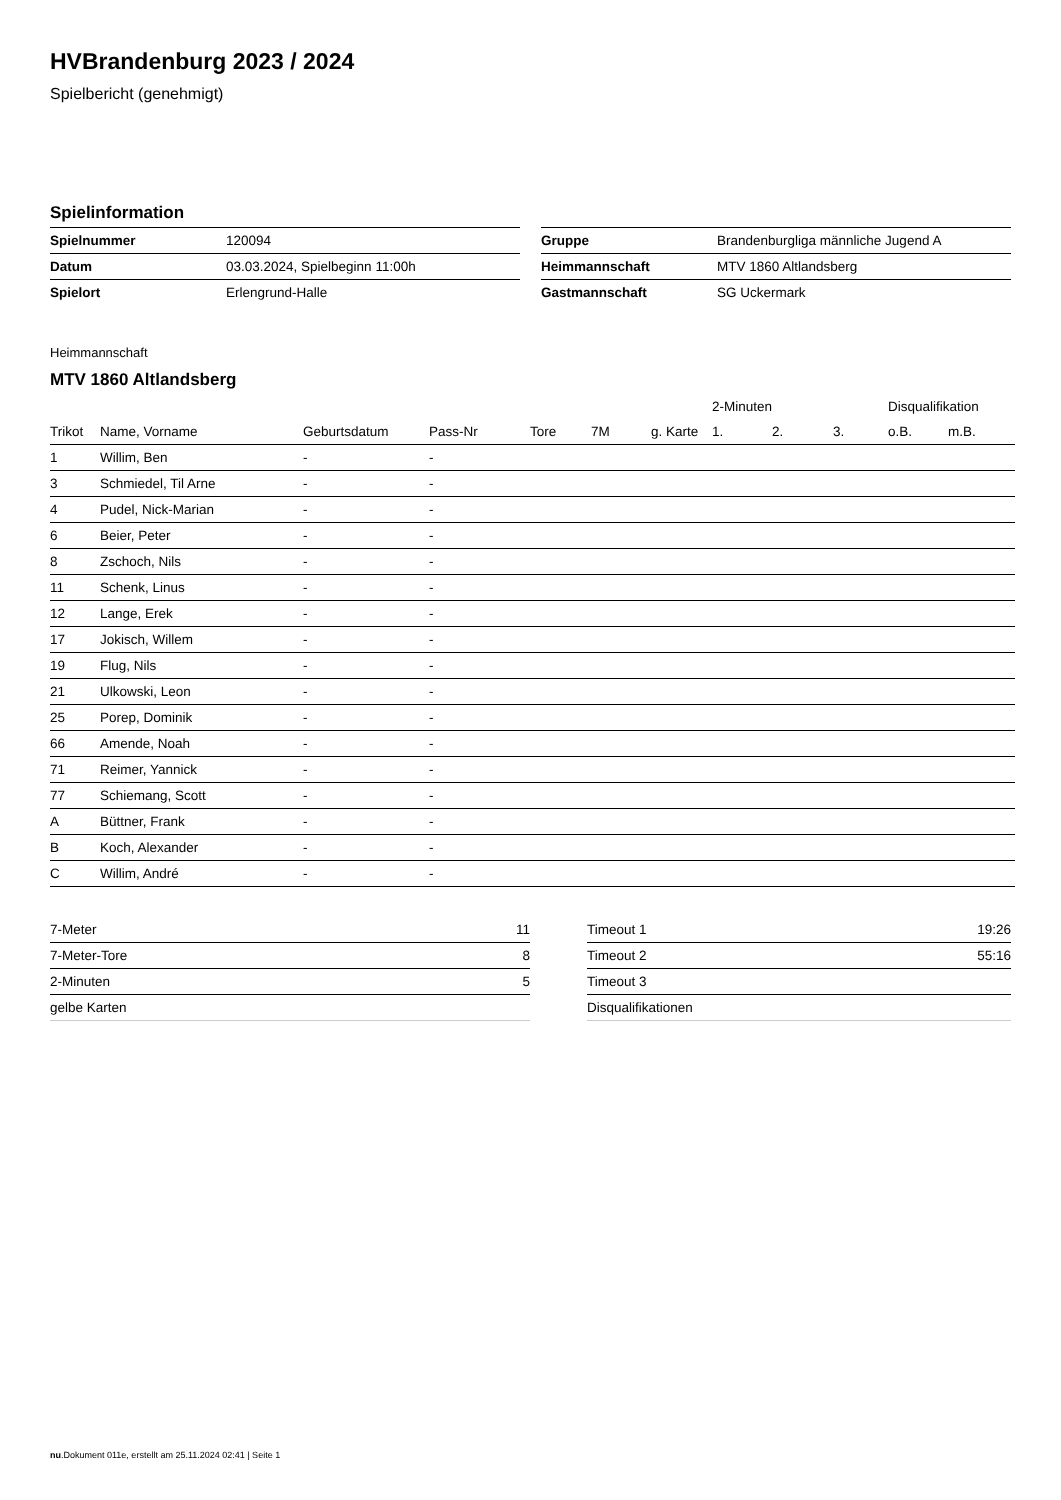HVBrandenburg 2023 / 2024
Spielbericht (genehmigt)
Spielinformation
| Spielnummer | 120094 |
| Datum | 03.03.2024, Spielbeginn 11:00h |
| Spielort | Erlengrund-Halle |
| Gruppe | Brandenburgliga männliche Jugend A |
| Heimmannschaft | MTV 1860 Altlandsberg |
| Gastmannschaft | SG Uckermark |
Heimmannschaft
MTV 1860 Altlandsberg
| | | | | | | | 2-Minuten | | | Disqualifikation | |
| --- | --- | --- | --- | --- | --- | --- | --- | --- | --- | --- | --- |
| Trikot | Name, Vorname | Geburtsdatum | Pass-Nr | Tore | 7M | g. Karte | 1. | 2. | 3. | o.B. | m.B. |
| 1 | Willim, Ben | - | - | | | | | | | | |
| 3 | Schmiedel, Til Arne | - | - | | | | | | | | |
| 4 | Pudel, Nick-Marian | - | - | | | | | | | | |
| 6 | Beier, Peter | - | - | | | | | | | | |
| 8 | Zschoch, Nils | - | - | | | | | | | | |
| 11 | Schenk, Linus | - | - | | | | | | | | |
| 12 | Lange, Erek | - | - | | | | | | | | |
| 17 | Jokisch, Willem | - | - | | | | | | | | |
| 19 | Flug, Nils | - | - | | | | | | | | |
| 21 | Ulkowski, Leon | - | - | | | | | | | | |
| 25 | Porep, Dominik | - | - | | | | | | | | |
| 66 | Amende, Noah | - | - | | | | | | | | |
| 71 | Reimer, Yannick | - | - | | | | | | | | |
| 77 | Schiemang, Scott | - | - | | | | | | | | |
| A | Büttner, Frank | - | - | | | | | | | | |
| B | Koch, Alexander | - | - | | | | | | | | |
| C | Willim, André | - | - | | | | | | | | |
| 7-Meter | 11 |
| 7-Meter-Tore | 8 |
| 2-Minuten | 5 |
| gelbe Karten | |
| Timeout 1 | 19:26 |
| Timeout 2 | 55:16 |
| Timeout 3 | |
| Disqualifikationen | |
nu.Dokument 011e, erstellt am 25.11.2024 02:41 | Seite 1